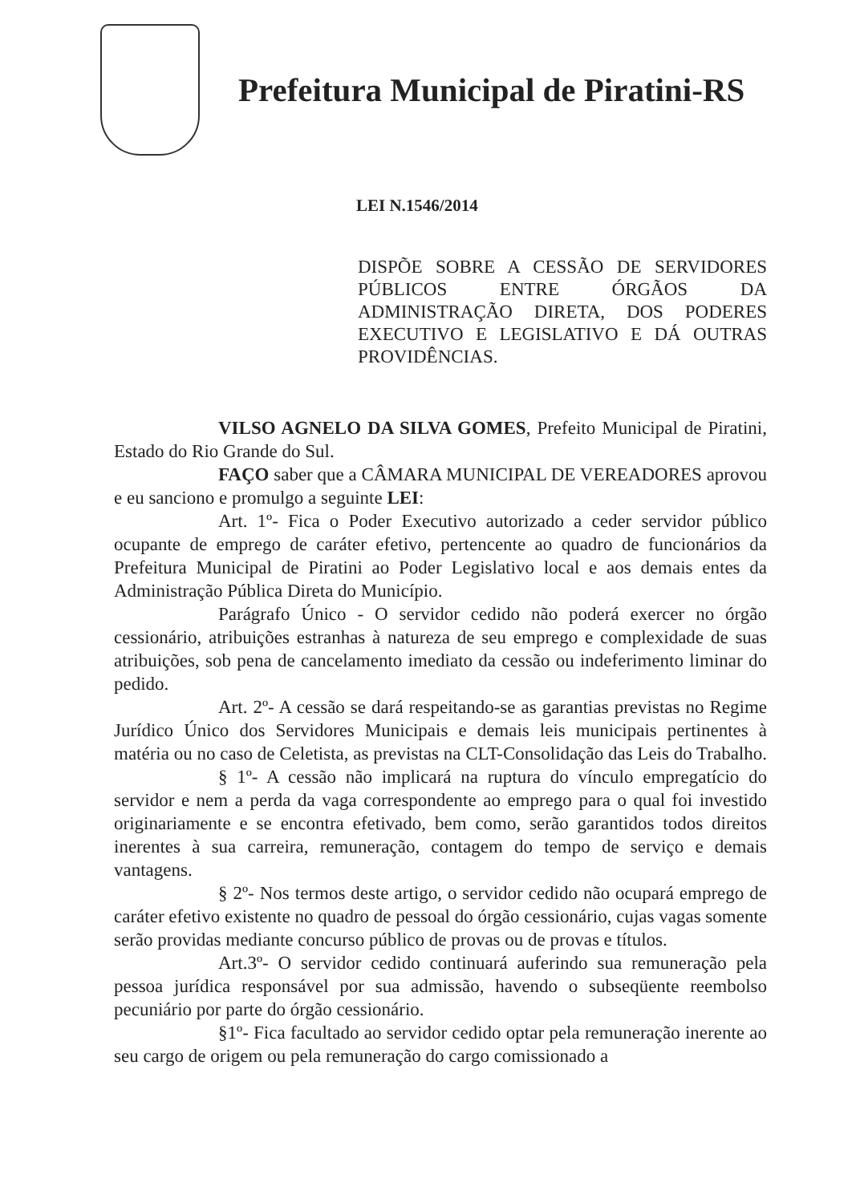Prefeitura Municipal de Piratini-RS
LEI N.1546/2014
DISPÕE SOBRE A CESSÃO DE SERVIDORES PÚBLICOS ENTRE ÓRGÃOS DA ADMINISTRAÇÃO DIRETA, DOS PODERES EXECUTIVO E LEGISLATIVO E DÁ OUTRAS PROVIDÊNCIAS.
VILSO AGNELO DA SILVA GOMES, Prefeito Municipal de Piratini, Estado do Rio Grande do Sul.
FAÇO saber que a CÂMARA MUNICIPAL DE VEREADORES aprovou e eu sanciono e promulgo a seguinte LEI:
Art. 1º- Fica o Poder Executivo autorizado a ceder servidor público ocupante de emprego de caráter efetivo, pertencente ao quadro de funcionários da Prefeitura Municipal de Piratini ao Poder Legislativo local e aos demais entes da Administração Pública Direta do Município.
Parágrafo Único - O servidor cedido não poderá exercer no órgão cessionário, atribuições estranhas à natureza de seu emprego e complexidade de suas atribuições, sob pena de cancelamento imediato da cessão ou indeferimento liminar do pedido.
Art. 2º- A cessão se dará respeitando-se as garantias previstas no Regime Jurídico Único dos Servidores Municipais e demais leis municipais pertinentes à matéria ou no caso de Celetista, as previstas na CLT-Consolidação das Leis do Trabalho.
§ 1º- A cessão não implicará na ruptura do vínculo empregatício do servidor e nem a perda da vaga correspondente ao emprego para o qual foi investido originariamente e se encontra efetivado, bem como, serão garantidos todos direitos inerentes à sua carreira, remuneração, contagem do tempo de serviço e demais vantagens.
§ 2º- Nos termos deste artigo, o servidor cedido não ocupará emprego de caráter efetivo existente no quadro de pessoal do órgão cessionário, cujas vagas somente serão providas mediante concurso público de provas ou de provas e títulos.
Art.3º- O servidor cedido continuará auferindo sua remuneração pela pessoa jurídica responsável por sua admissão, havendo o subseqüente reembolso pecuniário por parte do órgão cessionário.
§1º- Fica facultado ao servidor cedido optar pela remuneração inerente ao seu cargo de origem ou pela remuneração do cargo comissionado a